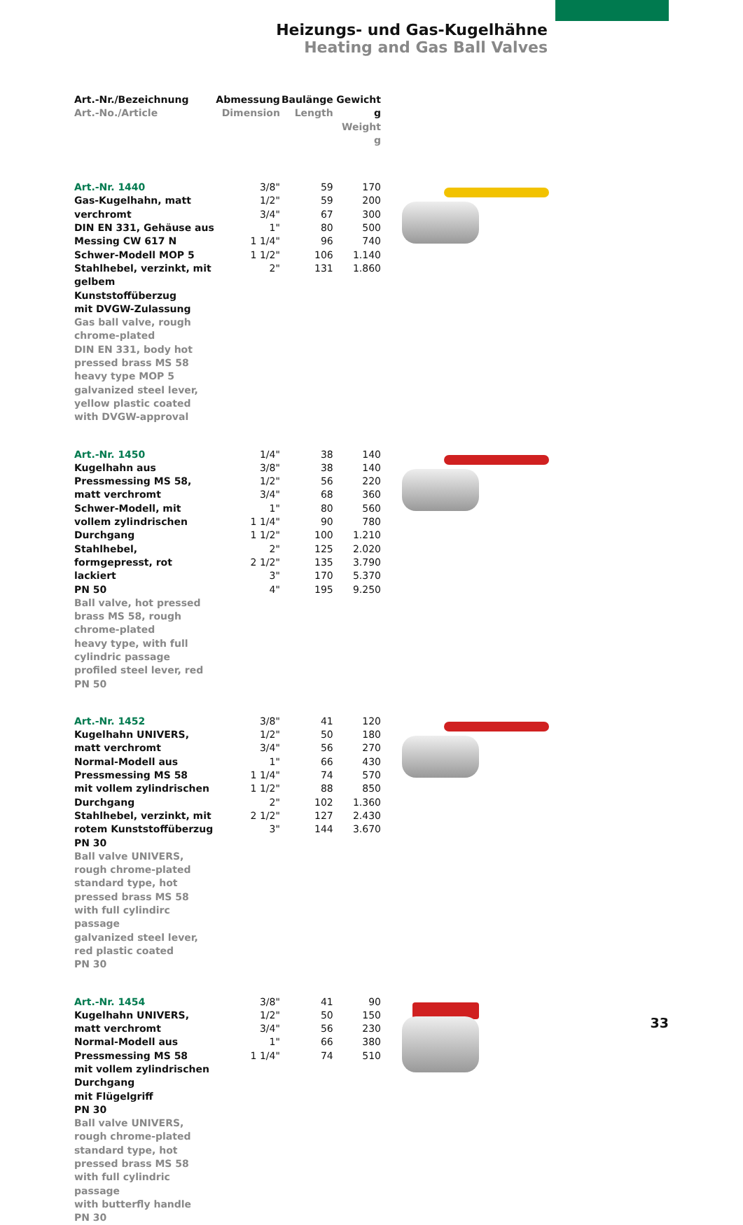Heizungs- und Gas-Kugelhähne
Heating and Gas Ball Valves
| Art.-Nr./Bezeichnung Art.-No./Article | Abmessung Dimension | Baulänge Length | Gewicht g Weight g | |
| Art.-Nr. 1440 Gas-Kugelhahn, matt verchromt DIN EN 331, Gehäuse aus Messing CW 617 N Schwer-Modell MOP 5 Stahlhebel, verzinkt, mit gelbem Kunststoffüberzug mit DVGW-Zulassung Gas ball valve, rough chrome-plated DIN EN 331, body hot pressed brass MS 58 heavy type MOP 5 galvanized steel lever, yellow plastic coated with DVGW-approval | 3/8" 1/2" 3/4" 1" 1 1/4" 1 1/2" 2" | 59 59 67 80 96 106 131 | 170 200 300 500 740 1.140 1.860 | |
| Art.-Nr. 1450 Kugelhahn aus Pressmessing MS 58, matt verchromt Schwer-Modell, mit vollem zylindrischen Durchgang Stahlhebel, formgepresst, rot lackiert PN 50 Ball valve, hot pressed brass MS 58, rough chrome-plated heavy type, with full cylindric passage profiled steel lever, red PN 50 | 1/4" 3/8" 1/2" 3/4" 1" 1 1/4" 1 1/2" 2" 2 1/2" 3" 4" | 38 38 56 68 80 90 100 125 135 170 195 | 140 140 220 360 560 780 1.210 2.020 3.790 5.370 9.250 | |
| Art.-Nr. 1452 Kugelhahn UNIVERS, matt verchromt Normal-Modell aus Pressmessing MS 58 mit vollem zylindrischen Durchgang Stahlhebel, verzinkt, mit rotem Kunststoffüberzug PN 30 Ball valve UNIVERS, rough chrome-plated standard type, hot pressed brass MS 58 with full cylindirc passage galvanized steel lever, red plastic coated PN 30 | 3/8" 1/2" 3/4" 1" 1 1/4" 1 1/2" 2" 2 1/2" 3" | 41 50 56 66 74 88 102 127 144 | 120 180 270 430 570 850 1.360 2.430 3.670 | |
| Art.-Nr. 1454 Kugelhahn UNIVERS, matt verchromt Normal-Modell aus Pressmessing MS 58 mit vollem zylindrischen Durchgang mit Flügelgriff PN 30 Ball valve UNIVERS, rough chrome-plated standard type, hot pressed brass MS 58 with full cylindric passage with butterfly handle PN 30 | 3/8" 1/2" 3/4" 1" 1 1/4" | 41 50 56 66 74 | 90 150 230 380 510 | |
33